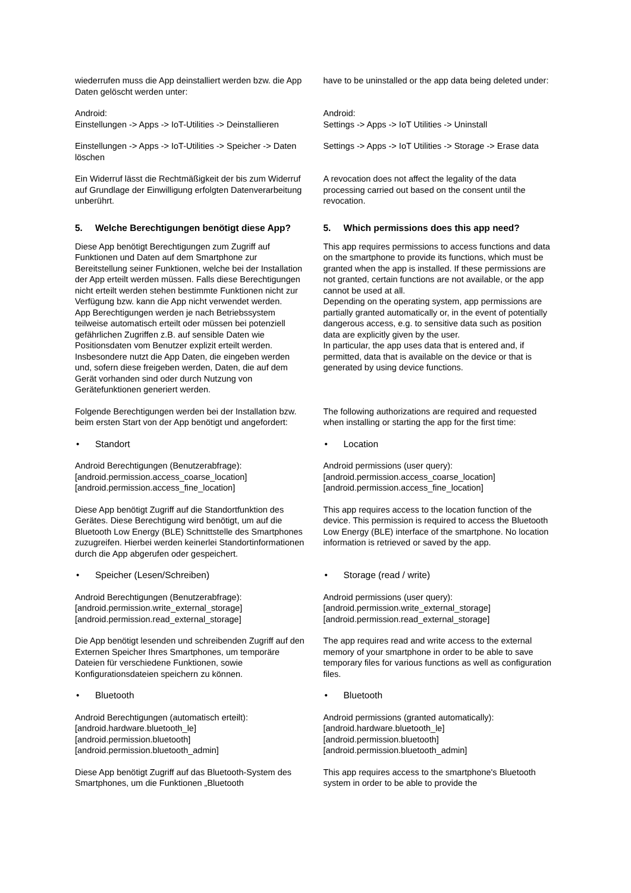wiederrufen muss die App deinstalliert werden bzw. die App Daten gelöscht werden unter:
have to be uninstalled or the app data being deleted under:
Android:
Einstellungen -> Apps -> IoT-Utilities -> Deinstallieren
Android:
Settings -> Apps -> IoT Utilities -> Uninstall
Einstellungen -> Apps -> IoT-Utilities -> Speicher -> Daten löschen
Settings -> Apps -> IoT Utilities -> Storage -> Erase data
Ein Widerruf lässt die Rechtmäßigkeit der bis zum Widerruf auf Grundlage der Einwilligung erfolgten Datenverarbeitung unberührt.
A revocation does not affect the legality of the data processing carried out based on the consent until the revocation.
5. Welche Berechtigungen benötigt diese App?
Diese App benötigt Berechtigungen zum Zugriff auf Funktionen und Daten auf dem Smartphone zur Bereitstellung seiner Funktionen, welche bei der Installation der App erteilt werden müssen. Falls diese Berechtigungen nicht erteilt werden stehen bestimmte Funktionen nicht zur Verfügung bzw. kann die App nicht verwendet werden.
App Berechtigungen werden je nach Betriebssystem teilweise automatisch erteilt oder müssen bei potenziell gefährlichen Zugriffen z.B. auf sensible Daten wie Positionsdaten vom Benutzer explizit erteilt werden. Insbesondere nutzt die App Daten, die eingeben werden und, sofern diese freigeben werden, Daten, die auf dem Gerät vorhanden sind oder durch Nutzung von Gerätefunktionen generiert werden.
5. Which permissions does this app need?
This app requires permissions to access functions and data on the smartphone to provide its functions, which must be granted when the app is installed. If these permissions are not granted, certain functions are not available, or the app cannot be used at all.
Depending on the operating system, app permissions are partially granted automatically or, in the event of potentially dangerous access, e.g. to sensitive data such as position data are explicitly given by the user.
In particular, the app uses data that is entered and, if permitted, data that is available on the device or that is generated by using device functions.
Folgende Berechtigungen werden bei der Installation bzw. beim ersten Start von der App benötigt und angefordert:
The following authorizations are required and requested when installing or starting the app for the first time:
• Standort • Location
Android Berechtigungen (Benutzerabfrage):
[android.permission.access_coarse_location]
[android.permission.access_fine_location]
Android permissions (user query):
[android.permission.access_coarse_location]
[android.permission.access_fine_location]
Diese App benötigt Zugriff auf die Standortfunktion des Gerätes. Diese Berechtigung wird benötigt, um auf die Bluetooth Low Energy (BLE) Schnittstelle des Smartphones zuzugreifen. Hierbei werden keinerlei Standortinformationen durch die App abgerufen oder gespeichert.
This app requires access to the location function of the device. This permission is required to access the Bluetooth Low Energy (BLE) interface of the smartphone. No location information is retrieved or saved by the app.
• Speicher (Lesen/Schreiben) • Storage (read / write)
Android Berechtigungen (Benutzerabfrage):
[android.permission.write_external_storage]
[android.permission.read_external_storage]
Android permissions (user query):
[android.permission.write_external_storage]
[android.permission.read_external_storage]
Die App benötigt lesenden und schreibenden Zugriff auf den Externen Speicher Ihres Smartphones, um temporäre Dateien für verschiedene Funktionen, sowie Konfigurationsdateien speichern zu können.
The app requires read and write access to the external memory of your smartphone in order to be able to save temporary files for various functions as well as configuration files.
• Bluetooth • Bluetooth
Android Berechtigungen (automatisch erteilt):
[android.hardware.bluetooth_le]
[android.permission.bluetooth]
[android.permission.bluetooth_admin]
Android permissions (granted automatically):
[android.hardware.bluetooth_le]
[android.permission.bluetooth]
[android.permission.bluetooth_admin]
Diese App benötigt Zugriff auf das Bluetooth-System des Smartphones, um die Funktionen „Bluetooth
This app requires access to the smartphone's Bluetooth system in order to be able to provide the